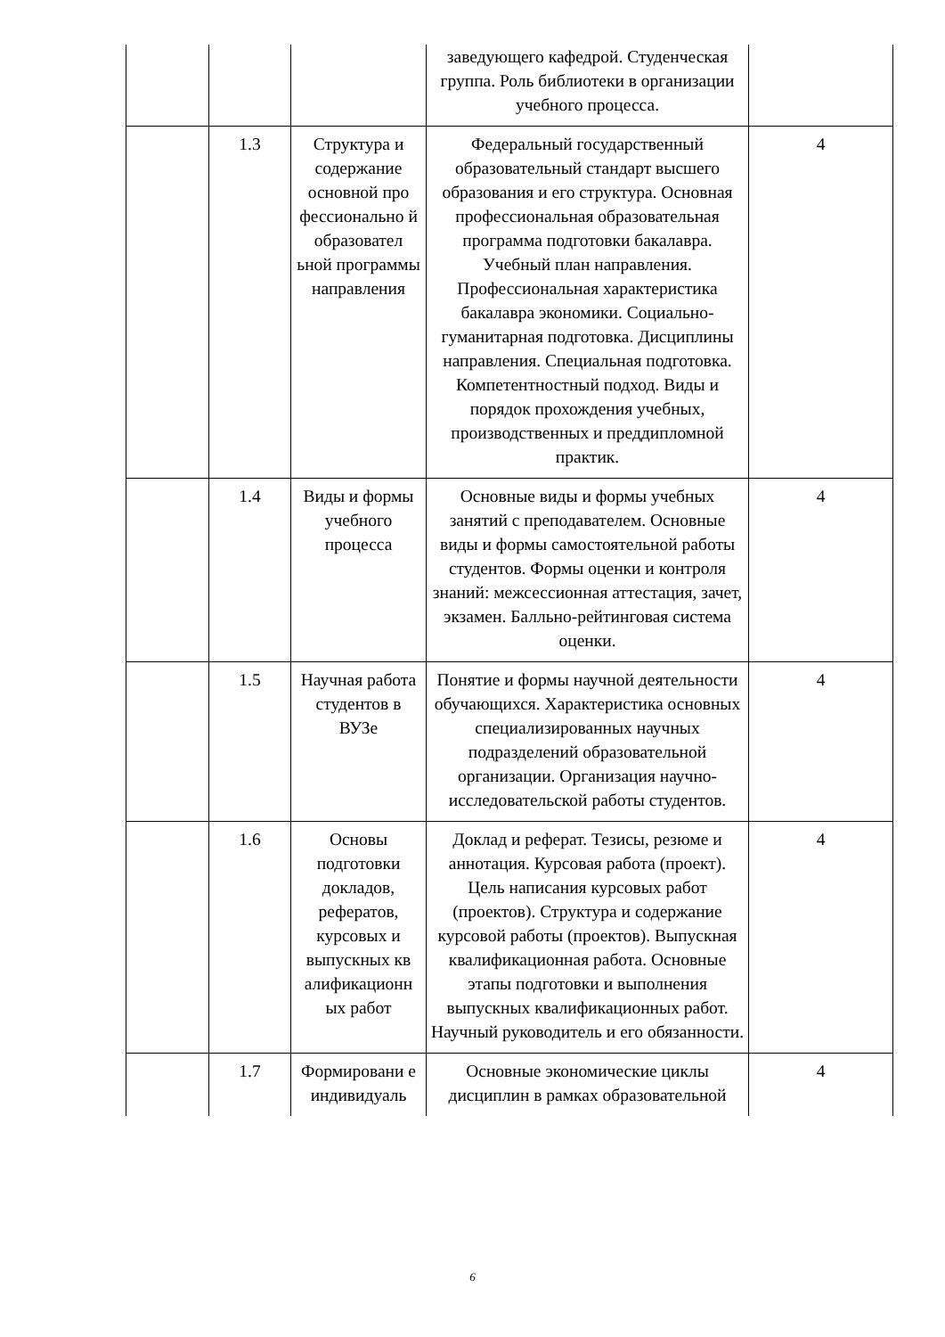| | | | заведующего кафедрой. Студенческая группа. Роль библиотеки в организации учебного процесса. | |
| | 1.3 | Структура и содержание основной про фессионально й образовател ьной программы направления | Федеральный государственный образовательный стандарт высшего образования и его структура. Основная профессиональная образовательная программа подготовки бакалавра. Учебный план направления. Профессиональная характеристика бакалавра экономики. Социально-гуманитарная подготовка. Дисциплины направления. Специальная подготовка. Компетентностный подход. Виды и порядок прохождения учебных, производственных и преддипломной практик. | 4 |
| | 1.4 | Виды и формы учебного процесса | Основные виды и формы учебных занятий с преподавателем. Основные виды и формы самостоятельной работы студентов. Формы оценки и контроля знаний: межсессионная аттестация, зачет, экзамен. Балльно-рейтинговая система оценки. | 4 |
| | 1.5 | Научная работа студентов в ВУЗе | Понятие и формы научной деятельности обучающихся. Характеристика основных специализированных научных подразделений образовательной организации. Организация научно-исследовательской работы студентов. | 4 |
| | 1.6 | Основы подготовки докладов, рефератов, курсовых и выпускных кв алификационн ых работ | Доклад и реферат. Тезисы, резюме и аннотация. Курсовая работа (проект). Цель написания курсовых работ (проектов). Структура и содержание курсовой работы (проектов). Выпускная квалификационная работа. Основные этапы подготовки и выполнения выпускных квалификационных работ. Научный руководитель и его обязанности. | 4 |
| | 1.7 | Формировани е индивидуаль | Основные экономические циклы дисциплин в рамках образовательной | 4 |
6